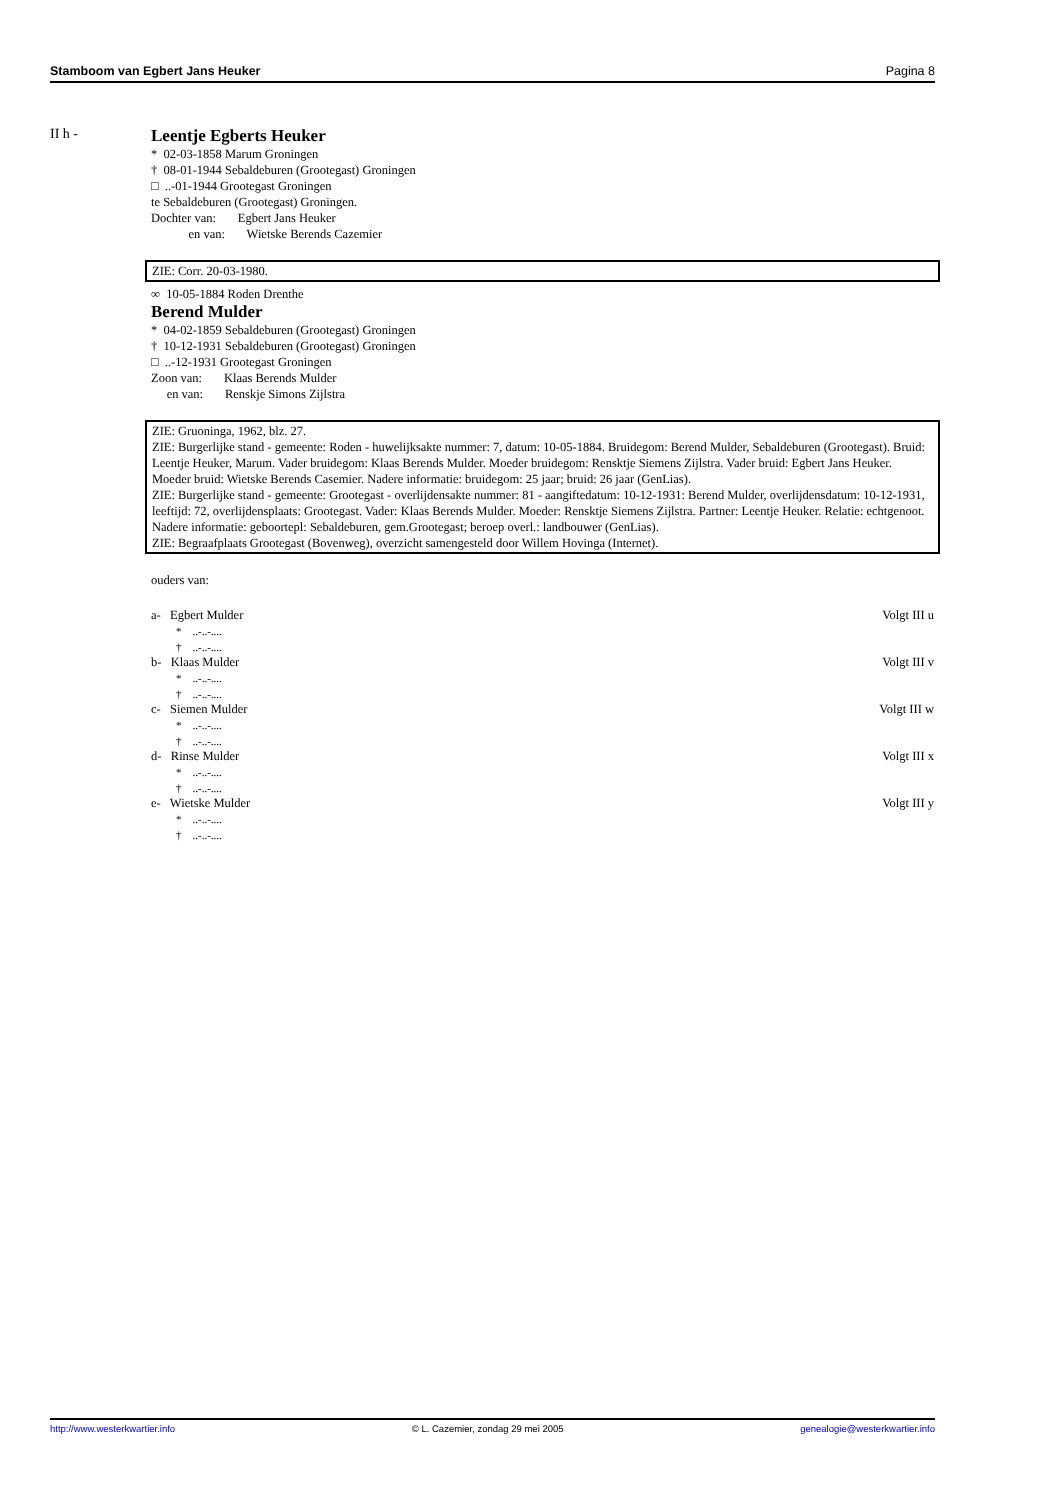Stamboom van Egbert Jans Heuker Pagina 8
II h -
Leentje Egberts Heuker
* 02-03-1858 Marum Groningen
† 08-01-1944 Sebaldeburen (Grootegast) Groningen
□ ..-01-1944 Grootegast Groningen
te Sebaldeburen (Grootegast) Groningen.
Dochter van: Egbert Jans Heuker
en van: Wietske Berends Cazemier
ZIE: Corr. 20-03-1980.
∞ 10-05-1884 Roden Drenthe
Berend Mulder
* 04-02-1859 Sebaldeburen (Grootegast) Groningen
† 10-12-1931 Sebaldeburen (Grootegast) Groningen
□ ..-12-1931 Grootegast Groningen
Zoon van: Klaas Berends Mulder
en van: Renskje Simons Zijlstra
ZIE: Gruoninga, 1962, blz. 27.
ZIE: Burgerlijke stand - gemeente: Roden - huwelijksakte nummer: 7, datum: 10-05-1884. Bruidegom: Berend Mulder, Sebaldeburen (Grootegast). Bruid: Leentje Heuker, Marum. Vader bruidegom: Klaas Berends Mulder. Moeder bruidegom: Rensktje Siemens Zijlstra. Vader bruid: Egbert Jans Heuker. Moeder bruid: Wietske Berends Casemier. Nadere informatie: bruidegom: 25 jaar; bruid: 26 jaar (GenLias).
ZIE: Burgerlijke stand - gemeente: Grootegast - overlijdensakte nummer: 81 - aangiftedatum: 10-12-1931: Berend Mulder, overlijdensdatum: 10-12-1931, leeftijd: 72, overlijdensplaats: Grootegast. Vader: Klaas Berends Mulder. Moeder: Rensktje Siemens Zijlstra. Partner: Leentje Heuker. Relatie: echtgenoot. Nadere informatie: geboortepl: Sebaldeburen, gem.Grootegast; beroep overl.: landbouwer (GenLias).
ZIE: Begraafplaats Grootegast (Bovenweg), overzicht samengesteld door Willem Hovinga (Internet).
ouders van:
a- Egbert Mulder Volgt III u
* ..-..-....
† ..-..-....
b- Klaas Mulder Volgt III v
* ..-..-....
† ..-..-....
c- Siemen Mulder Volgt III w
* ..-..-....
† ..-..-....
d- Rinse Mulder Volgt III x
* ..-..-....
† ..-..-....
e- Wietske Mulder Volgt III y
* ..-..-....
† ..-..-....
http://www.westerkwartier.info © L. Cazemier, zondag 29 mei 2005 genealogie@westerkwartier.info